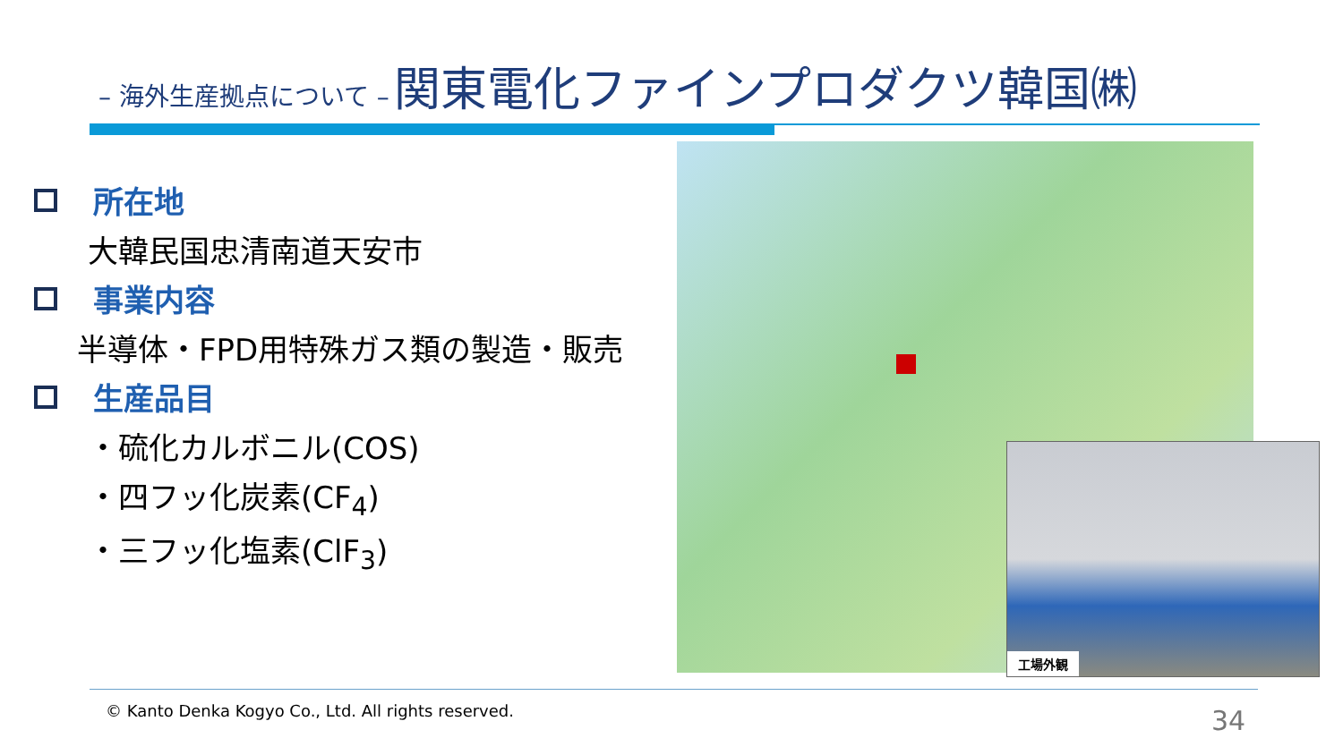– 海外生産拠点について – 関東電化ファインプロダクツ韓国㈱
所在地
大韓民国忠清南道天安市
事業内容
半導体・FPD用特殊ガス類の製造・販売
生産品目
・硫化カルボニル(COS)
・四フッ化炭素(CF<sub>4</sub>)
・三フッ化塩素(ClF<sub>3</sub>)
工場外観
© Kanto Denka Kogyo Co., Ltd. All rights reserved.
34